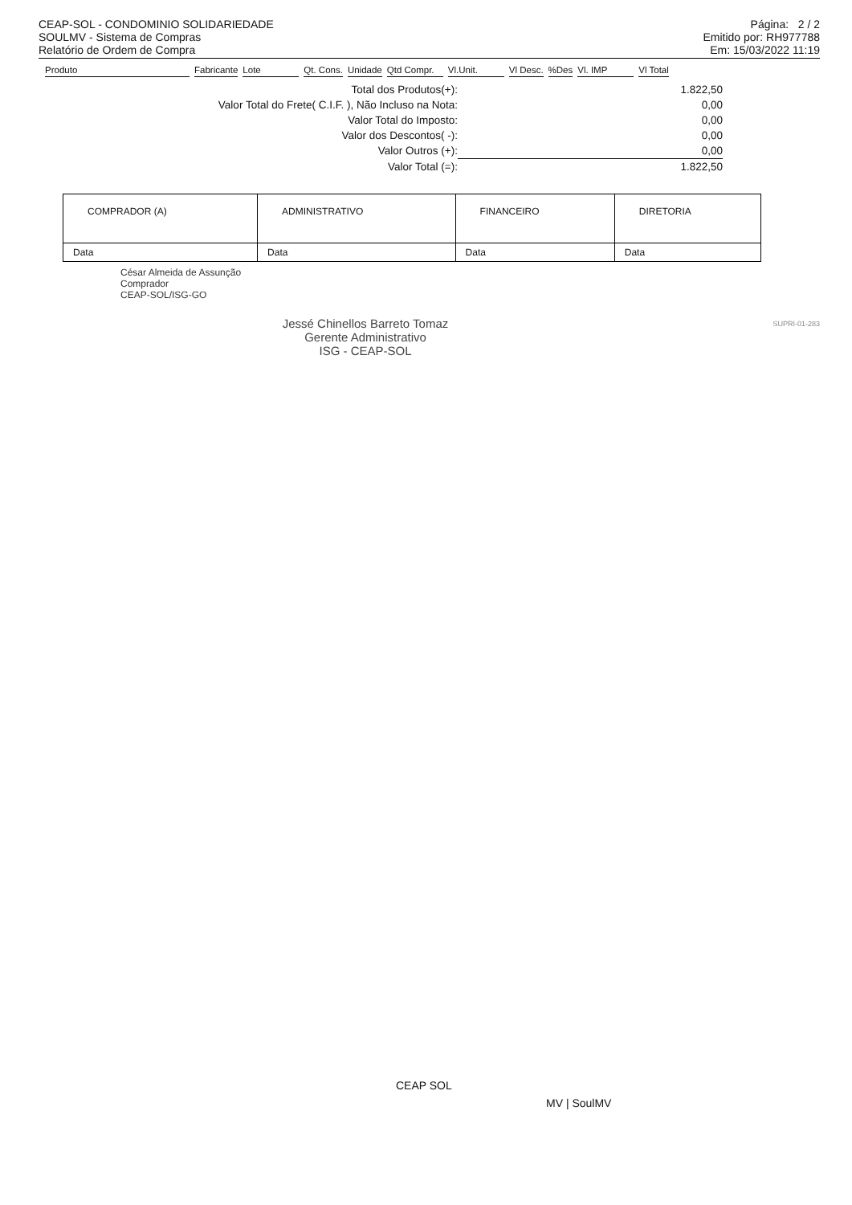CEAP-SOL - CONDOMINIO SOLIDARIEDADE
SOULMV - Sistema de Compras
Relatório de Ordem de Compra
Página: 2 / 2
Emitido por: RH977788
Em: 15/03/2022 11:19
| Produto | Fabricante | Lote | Qt. Cons. | Unidade | Qtd Compr. | Vl.Unit. | Vl Desc. | %Des | Vl. IMP | Vl Total |
| --- | --- | --- | --- | --- | --- | --- | --- | --- | --- | --- |
| Total dos Produtos(+): | 1.822,50 |
| Valor Total do Frete( C.I.F. ), Não Incluso na Nota: | 0,00 |
| Valor Total do Imposto: | 0,00 |
| Valor dos Descontos( -): | 0,00 |
| Valor Outros (+): | 0,00 |
| Valor Total (=): | 1.822,50 |
| COMPRADOR (A) | ADMINISTRATIVO | FINANCEIRO | DIRETORIA |
| Data | Data | Data | Data |
César Almeida de Assunção
Comprador
CEAP-SOL/ISG-GO
SUPRI-01-283
Jessé Chinellos Barreto Tomaz
Gerente Administrativo
ISG - CEAP-SOL
CEAP SOL
MV | SoulMV